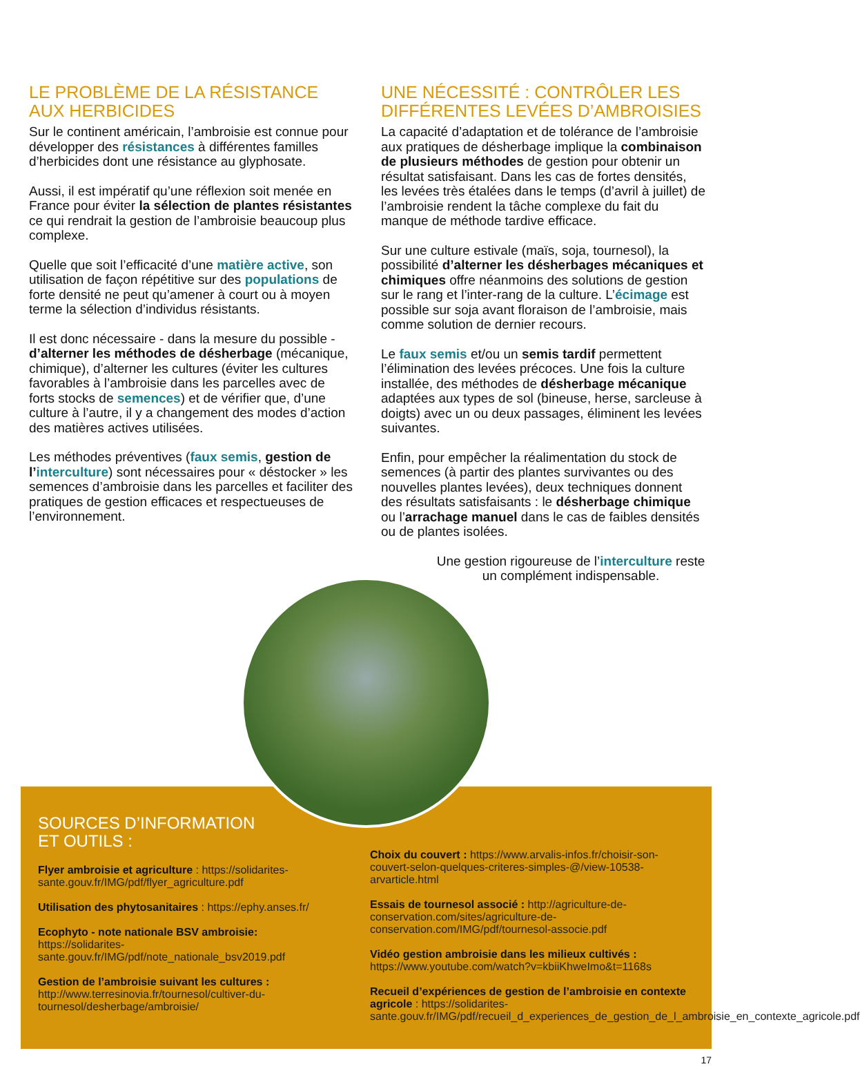LE PROBLÈME DE LA RÉSISTANCE AUX HERBICIDES
Sur le continent américain, l’ambroisie est connue pour développer des résistances à différentes familles d’herbicides dont une résistance au glyphosate.
Aussi, il est impératif qu’une réflexion soit menée en France pour éviter la sélection de plantes résistantes ce qui rendrait la gestion de l’ambroisie beaucoup plus complexe.
Quelle que soit l’efficacité d’une matière active, son utilisation de façon répétitive sur des populations de forte densité ne peut qu’amener à court ou à moyen terme la sélection d’individus résistants.
Il est donc nécessaire - dans la mesure du possible - d’alterner les méthodes de désherbage (mécanique, chimique), d’alterner les cultures (éviter les cultures favorables à l’ambroisie dans les parcelles avec de forts stocks de semences) et de vérifier que, d’une culture à l’autre, il y a changement des modes d’action des matières actives utilisées.
Les méthodes préventives (faux semis, gestion de l’interculture) sont nécessaires pour « déstocker » les semences d’ambroisie dans les parcelles et faciliter des pratiques de gestion efficaces et respectueuses de l’environnement.
UNE NÉCESSITÉ : CONTRÔLER LES DIFFÉRENTES LEVÉES D’AMBROISIES
La capacité d’adaptation et de tolérance de l’ambroisie aux pratiques de désherbage implique la combinaison de plusieurs méthodes de gestion pour obtenir un résultat satisfaisant. Dans les cas de fortes densités, les levées très étalées dans le temps (d’avril à juillet) de l’ambroisie rendent la tâche complexe du fait du manque de méthode tardive efficace.
Sur une culture estivale (maïs, soja, tournesol), la possibilité d’alterner les désherbages mécaniques et chimiques offre néanmoins des solutions de gestion sur le rang et l’inter-rang de la culture. L’écimage est possible sur soja avant floraison de l’ambroisie, mais comme solution de dernier recours.
Le faux semis et/ou un semis tardif permettent l’élimination des levées précoces. Une fois la culture installée, des méthodes de désherbage mécanique adaptées aux types de sol (bineuse, herse, sarcleuse à doigts) avec un ou deux passages, éliminent les levées suivantes.
Enfin, pour empêcher la réalimentation du stock de semences (à partir des plantes survivantes ou des nouvelles plantes levées), deux techniques donnent des résultats satisfaisants : le désherbage chimique ou l’arrachage manuel dans le cas de faibles densités ou de plantes isolées.
Une gestion rigoureuse de l’interculture reste un complément indispensable.
SOURCES D’INFORMATION
ET OUTILS :
Flyer ambroisie et agriculture : https://solidarites-sante.gouv.fr/IMG/pdf/flyer_agriculture.pdf
Utilisation des phytosanitaires : https://ephy.anses.fr/
Ecophyto - note nationale BSV ambroisie: https://solidarites-sante.gouv.fr/IMG/pdf/note_nationale_bsv2019.pdf
Gestion de l’ambroisie suivant les cultures : http://www.terresinovia.fr/tournesol/cultiver-du-tournesol/desherbage/ambroisie/
Choix du couvert : https://www.arvalis-infos.fr/choisir-son-couvert-selon-quelques-criteres-simples-@/view-10538-arvarticle.html
Essais de tournesol associé : http://agriculture-de-conservation.com/sites/agriculture-de-conservation.com/IMG/pdf/tournesol-associe.pdf
Vidéo gestion ambroisie dans les milieux cultivés : https://www.youtube.com/watch?v=kbiiKhweImo&t=1168s
Recueil d’expériences de gestion de l’ambroisie en contexte agricole : https://solidarites-sante.gouv.fr/IMG/pdf/recueil_d_experiences_de_gestion_de_l_ambroisie_en_contexte_agricole.pdf
17